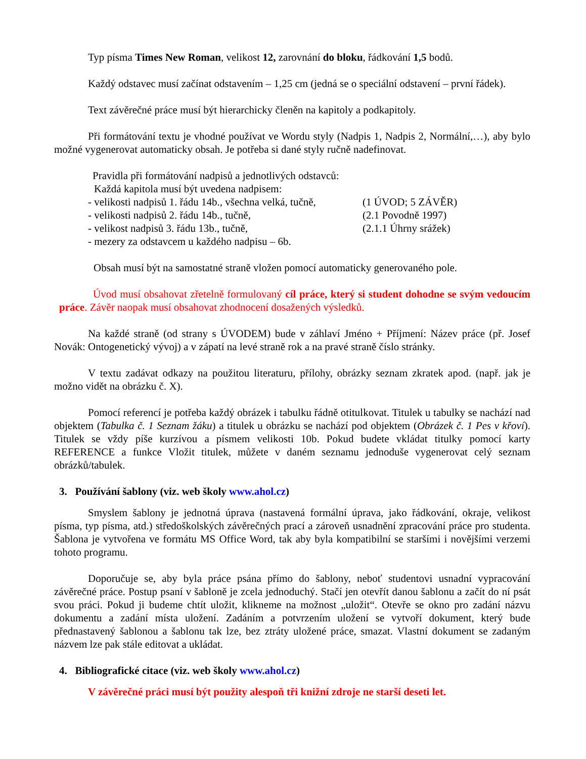Typ písma Times New Roman, velikost 12, zarovnání do bloku, řádkování 1,5 bodů.
Každý odstavec musí začínat odstavením – 1,25 cm (jedná se o speciální odstavení – první řádek).
Text závěrečné práce musí být hierarchicky členěn na kapitoly a podkapitoly.
Při formátování textu je vhodné používat ve Wordu styly (Nadpis 1, Nadpis 2, Normální,…), aby bylo možné vygenerovat automaticky obsah. Je potřeba si dané styly ručně nadefinovat.
Pravidla při formátování nadpisů a jednotlivých odstavců:
Každá kapitola musí být uvedena nadpisem:
- velikosti nadpisů 1. řádu 14b., všechna velká, tučně, (1 ÚVOD; 5 ZÁVĚR)
- velikosti nadpisů 2. řádu 14b., tučně, (2.1 Povodně 1997)
- velikost nadpisů 3. řádu 13b., tučně, (2.1.1 Úhrny srážek)
- mezery za odstavcem u každého nadpisu – 6b.
Obsah musí být na samostatné straně vložen pomocí automaticky generovaného pole.
Úvod musí obsahovat zřetelně formulovaný cíl práce, který si student dohodne se svým vedoucím práce. Závěr naopak musí obsahovat zhodnocení dosažených výsledků.
Na každé straně (od strany s ÚVODEM) bude v záhlaví Jméno + Příjmení: Název práce (př. Josef Novák: Ontogenetický vývoj) a v zápatí na levé straně rok a na pravé straně číslo stránky.
V textu zadávat odkazy na použitou literaturu, přílohy, obrázky seznam zkratek apod. (např. jak je možno vidět na obrázku č. X).
Pomocí referencí je potřeba každý obrázek i tabulku řádně otitulkovat. Titulek u tabulky se nachází nad objektem (Tabulka č. 1 Seznam žáku) a titulek u obrázku se nachází pod objektem (Obrázek č. 1 Pes v křoví). Titulek se vždy píše kurzívou a písmem velikosti 10b. Pokud budete vkládat titulky pomocí karty REFERENCE a funkce Vložit titulek, můžete v daném seznamu jednoduše vygenerovat celý seznam obrázků/tabulek.
3. Používání šablony (viz. web školy www.ahol.cz)
Smyslem šablony je jednotná úprava (nastavená formální úprava, jako řádkování, okraje, velikost písma, typ písma, atd.) středoškolských závěrečných prací a zároveň usnadnění zpracování práce pro studenta. Šablona je vytvořena ve formátu MS Office Word, tak aby byla kompatibilní se staršími i novějšími verzemi tohoto programu.
Doporučuje se, aby byla práce psána přímo do šablony, neboť studentovi usnadní vypracování závěrečné práce. Postup psaní v šabloně je zcela jednoduchý. Stačí jen otevřít danou šablonu a začít do ní psát svou práci. Pokud ji budeme chtít uložit, klikneme na možnost „uložit“. Otevře se okno pro zadání názvu dokumentu a zadání místa uložení. Zadáním a potvrzením uložení se vytvoří dokument, který bude přednastavený šablonou a šablonu tak lze, bez ztráty uložené práce, smazat. Vlastní dokument se zadaným názvem lze pak stále editovat a ukládat.
4. Bibliografické citace (viz. web školy www.ahol.cz)
V závěrečné práci musí být použity alespoň tři knižní zdroje ne starší deseti let.